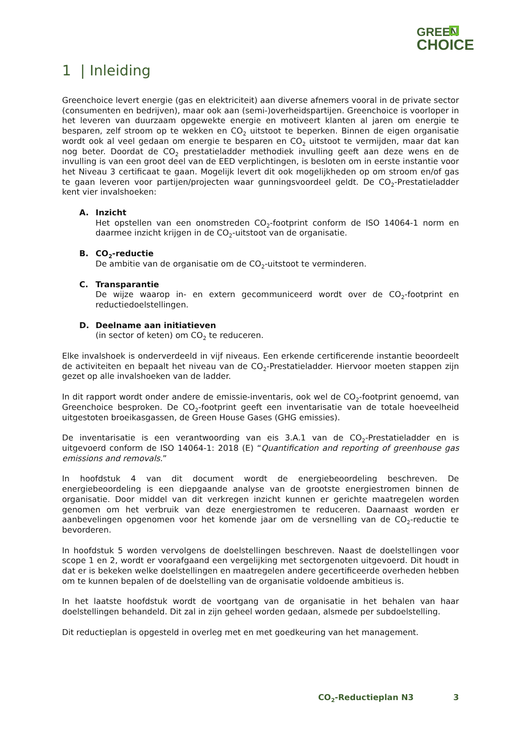GREEN
CHOICE
1 | Inleiding
Greenchoice levert energie (gas en elektriciteit) aan diverse afnemers vooral in de private sector (consumenten en bedrijven), maar ook aan (semi-)overheidspartijen. Greenchoice is voorloper in het leveren van duurzaam opgewekte energie en motiveert klanten al jaren om energie te besparen, zelf stroom op te wekken en CO<sub>2</sub> uitstoot te beperken. Binnen de eigen organisatie wordt ook al veel gedaan om energie te besparen en CO<sub>2</sub> uitstoot te vermijden, maar dat kan nog beter. Doordat de CO<sub>2</sub> prestatieladder methodiek invulling geeft aan deze wens en de invulling is van een groot deel van de EED verplichtingen, is besloten om in eerste instantie voor het Niveau 3 certificaat te gaan. Mogelijk levert dit ook mogelijkheden op om stroom en/of gas te gaan leveren voor partijen/projecten waar gunningsvoordeel geldt. De CO<sub>2</sub>-Prestatieladder kent vier invalshoeken:
A. Inzicht
Het opstellen van een onomstreden CO<sub>2</sub>-footprint conform de ISO 14064-1 norm en daarmee inzicht krijgen in de CO<sub>2</sub>-uitstoot van de organisatie.
B. CO<sub>2</sub>-reductie
De ambitie van de organisatie om de CO<sub>2</sub>-uitstoot te verminderen.
C. Transparantie
De wijze waarop in- en extern gecommuniceerd wordt over de CO<sub>2</sub>-footprint en reductiedoelstellingen.
D. Deelname aan initiatieven
(in sector of keten) om CO<sub>2</sub> te reduceren.
Elke invalshoek is onderverdeeld in vijf niveaus. Een erkende certificerende instantie beoordeelt de activiteiten en bepaalt het niveau van de CO<sub>2</sub>-Prestatieladder. Hiervoor moeten stappen zijn gezet op alle invalshoeken van de ladder.
In dit rapport wordt onder andere de emissie-inventaris, ook wel de CO<sub>2</sub>-footprint genoemd, van Greenchoice besproken. De CO<sub>2</sub>-footprint geeft een inventarisatie van de totale hoeveelheid uitgestoten broeikasgassen, de Green House Gases (GHG emissies).
De inventarisatie is een verantwoording van eis 3.A.1 van de CO<sub>2</sub>-Prestatieladder en is uitgevoerd conform de ISO 14064-1: 2018 (E) “Quantification and reporting of greenhouse gas emissions and removals.”
In hoofdstuk 4 van dit document wordt de energiebeoordeling beschreven. De energiebeoordeling is een diepgaande analyse van de grootste energiestromen binnen de organisatie. Door middel van dit verkregen inzicht kunnen er gerichte maatregelen worden genomen om het verbruik van deze energiestromen te reduceren. Daarnaast worden er aanbevelingen opgenomen voor het komende jaar om de versnelling van de CO<sub>2</sub>-reductie te bevorderen.
In hoofdstuk 5 worden vervolgens de doelstellingen beschreven. Naast de doelstellingen voor scope 1 en 2, wordt er voorafgaand een vergelijking met sectorgenoten uitgevoerd. Dit houdt in dat er is bekeken welke doelstellingen en maatregelen andere gecertificeerde overheden hebben om te kunnen bepalen of de doelstelling van de organisatie voldoende ambitieus is.
In het laatste hoofdstuk wordt de voortgang van de organisatie in het behalen van haar doelstellingen behandeld. Dit zal in zijn geheel worden gedaan, alsmede per subdoelstelling.
Dit reductieplan is opgesteld in overleg met en met goedkeuring van het management.
CO<sub>2</sub>-Reductieplan N3 3